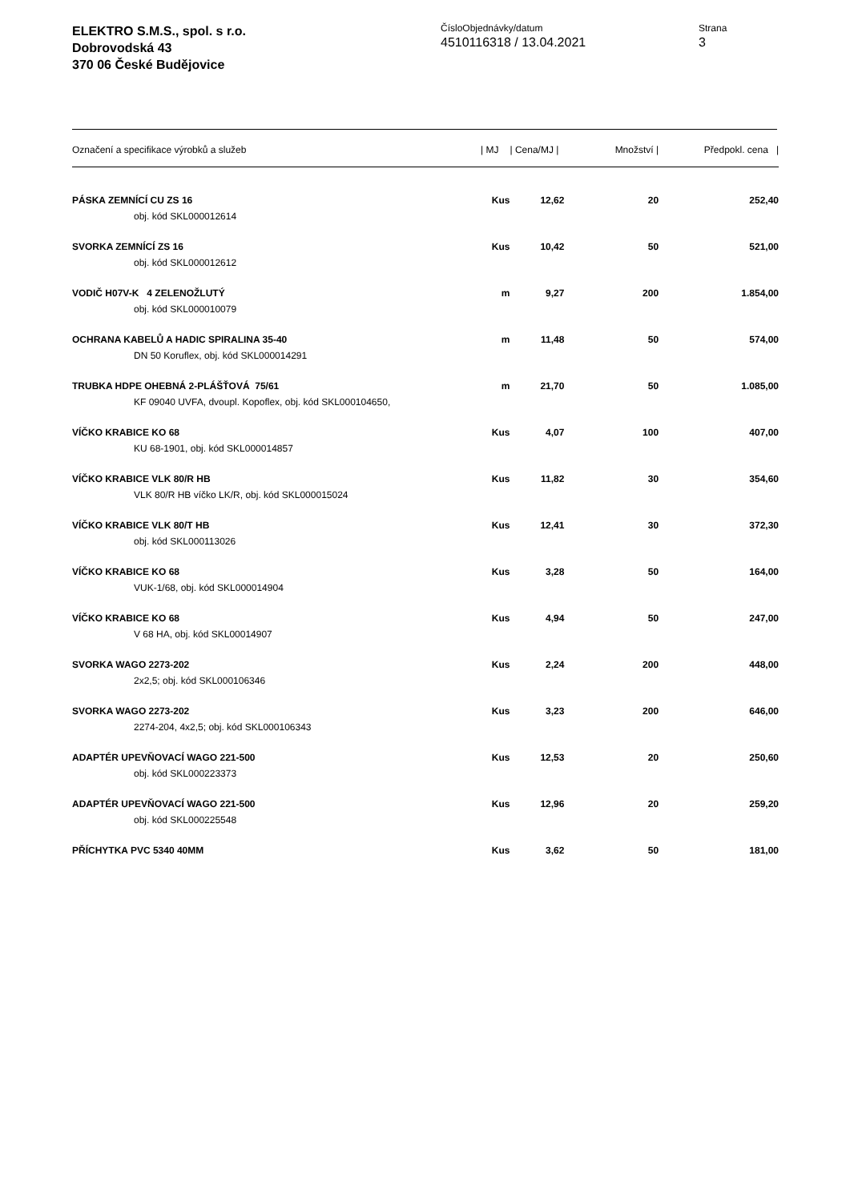ELEKTRO S.M.S., spol. s r.o.
Dobrovodská 43
370 06 České Budějovice
ČísloObjednávky/datum
4510116318 / 13.04.2021
Strana
3
| Označení a specifikace výrobků a služeb | / MJ | / Cena/MJ / | Množství / | Předpokl. cena / |
| --- | --- | --- | --- | --- |
| PÁSKA ZEMNÍCÍ CU ZS 16 | Kus | 12,62 | 20 | 252,40 |
| obj. kód SKL000012614 | | | | |
| SVORKA ZEMNÍCÍ ZS 16 | Kus | 10,42 | 50 | 521,00 |
| obj. kód SKL000012612 | | | | |
| VODIČ H07V-K 4 ZELENOŽLUTÝ | m | 9,27 | 200 | 1.854,00 |
| obj. kód SKL000010079 | | | | |
| OCHRANA KABELŮ A HADIC SPIRALINA 35-40 | m | 11,48 | 50 | 574,00 |
| DN 50 Koruflex, obj. kód SKL000014291 | | | | |
| TRUBKA HDPE OHEBNÁ 2-PLÁŠŤOVÁ 75/61 | m | 21,70 | 50 | 1.085,00 |
| KF 09040 UVFA, dvoupl. Kopoflex, obj. kód SKL000104650, | | | | |
| VÍČKO KRABICE KO 68 | Kus | 4,07 | 100 | 407,00 |
| KU 68-1901, obj. kód SKL000014857 | | | | |
| VÍČKO KRABICE VLK 80/R HB | Kus | 11,82 | 30 | 354,60 |
| VLK 80/R HB víčko LK/R, obj. kód SKL000015024 | | | | |
| VÍČKO KRABICE VLK 80/T HB | Kus | 12,41 | 30 | 372,30 |
| obj. kód SKL000113026 | | | | |
| VÍČKO KRABICE KO 68 | Kus | 3,28 | 50 | 164,00 |
| VUK-1/68, obj. kód SKL000014904 | | | | |
| VÍČKO KRABICE KO 68 | Kus | 4,94 | 50 | 247,00 |
| V 68 HA, obj. kód SKL00014907 | | | | |
| SVORKA WAGO 2273-202 | Kus | 2,24 | 200 | 448,00 |
| 2x2,5; obj. kód SKL000106346 | | | | |
| SVORKA WAGO 2273-202 | Kus | 3,23 | 200 | 646,00 |
| 2274-204, 4x2,5; obj. kód SKL000106343 | | | | |
| ADAPTÉR UPEVŇOVACÍ WAGO 221-500 | Kus | 12,53 | 20 | 250,60 |
| obj. kód SKL000223373 | | | | |
| ADAPTÉR UPEVŇOVACÍ WAGO 221-500 | Kus | 12,96 | 20 | 259,20 |
| obj. kód SKL000225548 | | | | |
| PŘÍCHYTKA PVC 5340 40MM | Kus | 3,62 | 50 | 181,00 |